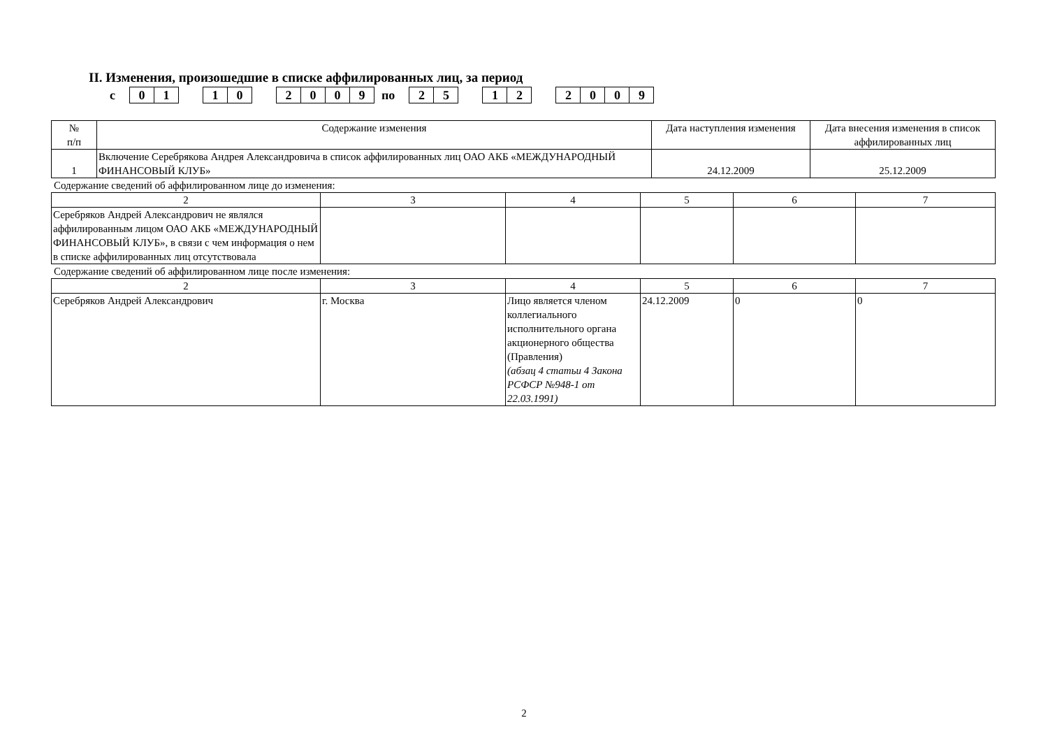II. Изменения, произошедшие в списке аффилированных лиц, за период
с 01 10 2009 по 25 12 2009
| № п/п | Содержание изменения | Дата наступления изменения | Дата внесения изменения в список аффилированных лиц |
| 1 | Включение Серебрякова Андрея Александровича в список аффилированных лиц ОАО АКБ «МЕЖДУНАРОДНЫЙ ФИНАНСОВЫЙ КЛУБ» | 24.12.2009 | 25.12.2009 |
Содержание сведений об аффилированном лице до изменения:
| 2 | 3 | 4 | 5 | 6 | 7 |
| Серебряков Андрей Александрович не являлся аффилированным лицом ОАО АКБ «МЕЖДУНАРОДНЫЙ ФИНАНСОВЫЙ КЛУБ», в связи с чем информация о нем в списке аффилированных лиц отсутствовала | | | | | |
Содержание сведений об аффилированном лице после изменения:
| 2 | 3 | 4 | 5 | 6 | 7 |
| Серебряков Андрей Александрович | г. Москва | Лицо является членом коллегиального исполнительного органа акционерного общества (Правления) (абзац 4 статьи 4 Закона РСФСР №948-1 от 22.03.1991) | 24.12.2009 | 0 | 0 |
2